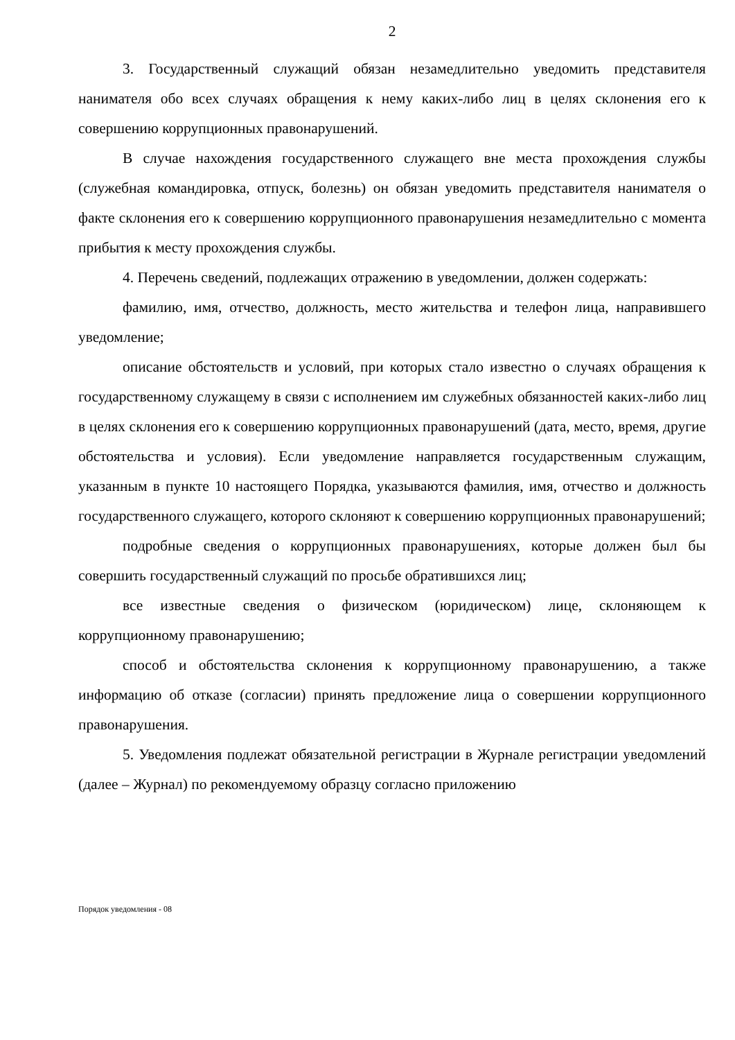2
3. Государственный служащий обязан незамедлительно уведомить представителя нанимателя обо всех случаях обращения к нему каких-либо лиц в целях склонения его к совершению коррупционных правонарушений.
В случае нахождения государственного служащего вне места прохождения службы (служебная командировка, отпуск, болезнь) он обязан уведомить представителя нанимателя о факте склонения его к совершению коррупционного правонарушения незамедлительно с момента прибытия к месту прохождения службы.
4. Перечень сведений, подлежащих отражению в уведомлении, должен содержать:
фамилию, имя, отчество, должность, место жительства и телефон лица, направившего уведомление;
описание обстоятельств и условий, при которых стало известно о случаях обращения к государственному служащему в связи с исполнением им служебных обязанностей каких-либо лиц в целях склонения его к совершению коррупционных правонарушений (дата, место, время, другие обстоятельства и условия). Если уведомление направляется государственным служащим, указанным в пункте 10 настоящего Порядка, указываются фамилия, имя, отчество и должность государственного служащего, которого склоняют к совершению коррупционных правонарушений;
подробные сведения о коррупционных правонарушениях, которые должен был бы совершить государственный служащий по просьбе обратившихся лиц;
все известные сведения о физическом (юридическом) лице, склоняющем к коррупционному правонарушению;
способ и обстоятельства склонения к коррупционному правонарушению, а также информацию об отказе (согласии) принять предложение лица о совершении коррупционного правонарушения.
5. Уведомления подлежат обязательной регистрации в Журнале регистрации уведомлений (далее – Журнал) по рекомендуемому образцу согласно приложению
Порядок уведомления - 08